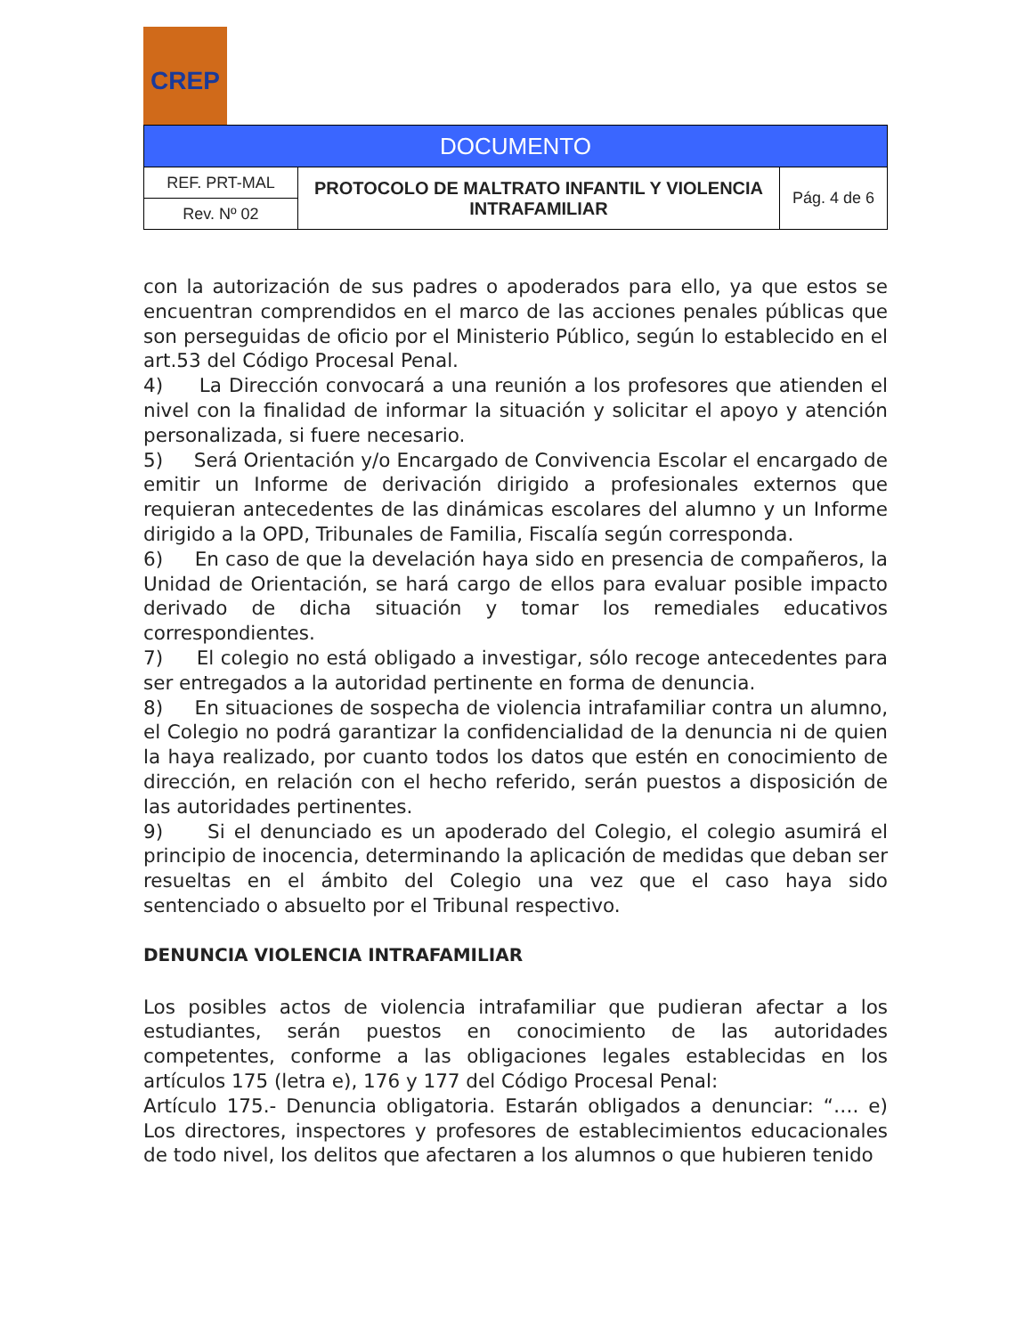CREP
| DOCUMENTO | | |
| REF. PRT-MAL | PROTOCOLO DE MALTRATO INFANTIL Y VIOLENCIA INTRAFAMILIAR | Pág. 4 de 6 |
| Rev. Nº 02 | | |
con la autorización de sus padres o apoderados para ello, ya que estos se encuentran comprendidos en el marco de las acciones penales públicas que son perseguidas de oficio por el Ministerio Público, según lo establecido en el art.53 del Código Procesal Penal.
4) La Dirección convocará a una reunión a los profesores que atienden el nivel con la finalidad de informar la situación y solicitar el apoyo y atención personalizada, si fuere necesario.
5) Será Orientación y/o Encargado de Convivencia Escolar el encargado de emitir un Informe de derivación dirigido a profesionales externos que requieran antecedentes de las dinámicas escolares del alumno y un Informe dirigido a la OPD, Tribunales de Familia, Fiscalía según corresponda.
6) En caso de que la develación haya sido en presencia de compañeros, la Unidad de Orientación, se hará cargo de ellos para evaluar posible impacto derivado de dicha situación y tomar los remediales educativos correspondientes.
7) El colegio no está obligado a investigar, sólo recoge antecedentes para ser entregados a la autoridad pertinente en forma de denuncia.
8) En situaciones de sospecha de violencia intrafamiliar contra un alumno, el Colegio no podrá garantizar la confidencialidad de la denuncia ni de quien la haya realizado, por cuanto todos los datos que estén en conocimiento de dirección, en relación con el hecho referido, serán puestos a disposición de las autoridades pertinentes.
9) Si el denunciado es un apoderado del Colegio, el colegio asumirá el principio de inocencia, determinando la aplicación de medidas que deban ser resueltas en el ámbito del Colegio una vez que el caso haya sido sentenciado o absuelto por el Tribunal respectivo.
DENUNCIA VIOLENCIA INTRAFAMILIAR
Los posibles actos de violencia intrafamiliar que pudieran afectar a los estudiantes, serán puestos en conocimiento de las autoridades competentes, conforme a las obligaciones legales establecidas en los artículos 175 (letra e), 176 y 177 del Código Procesal Penal:
Artículo 175.- Denuncia obligatoria. Estarán obligados a denunciar: “…. e) Los directores, inspectores y profesores de establecimientos educacionales de todo nivel, los delitos que afectaren a los alumnos o que hubieren tenido